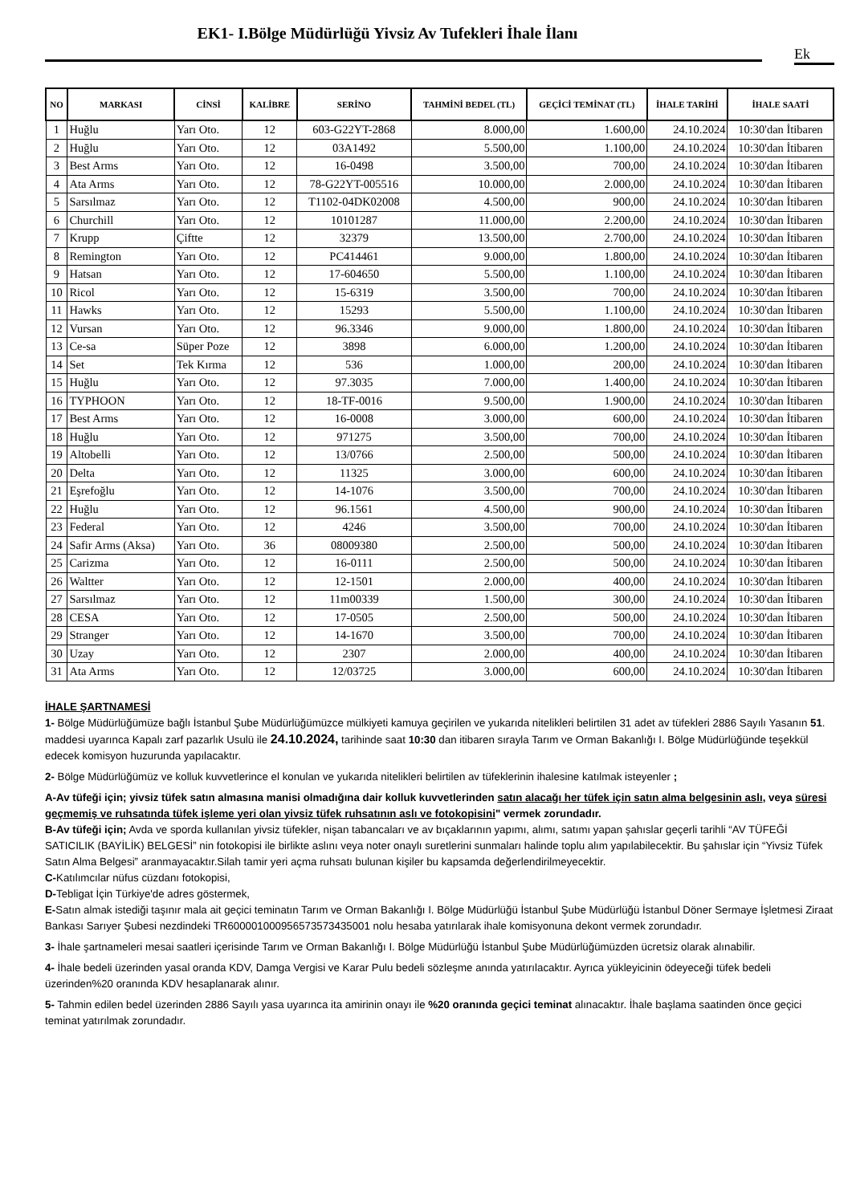EK1- I.Bölge Müdürlüğü Yivsiz Av Tufekleri İhale İlanı
Ek
| NO | MARKASI | CİNSİ | KALİBRE | SERİNO | TAHMİNİ BEDEL (TL) | GEÇİCİ TEMİNAT (TL) | İHALE TARİHİ | İHALE SAATİ |
| --- | --- | --- | --- | --- | --- | --- | --- | --- |
| 1 | Huğlu | Yarı Oto. | 12 | 603-G22YT-2868 | 8.000,00 | 1.600,00 | 24.10.2024 | 10:30'dan İtibaren |
| 2 | Huğlu | Yarı Oto. | 12 | 03A1492 | 5.500,00 | 1.100,00 | 24.10.2024 | 10:30'dan İtibaren |
| 3 | Best Arms | Yarı Oto. | 12 | 16-0498 | 3.500,00 | 700,00 | 24.10.2024 | 10:30'dan İtibaren |
| 4 | Ata Arms | Yarı Oto. | 12 | 78-G22YT-005516 | 10.000,00 | 2.000,00 | 24.10.2024 | 10:30'dan İtibaren |
| 5 | Sarsılmaz | Yarı Oto. | 12 | T1102-04DK02008 | 4.500,00 | 900,00 | 24.10.2024 | 10:30'dan İtibaren |
| 6 | Churchill | Yarı Oto. | 12 | 10101287 | 11.000,00 | 2.200,00 | 24.10.2024 | 10:30'dan İtibaren |
| 7 | Krupp | Çiftte | 12 | 32379 | 13.500,00 | 2.700,00 | 24.10.2024 | 10:30'dan İtibaren |
| 8 | Remington | Yarı Oto. | 12 | PC414461 | 9.000,00 | 1.800,00 | 24.10.2024 | 10:30'dan İtibaren |
| 9 | Hatsan | Yarı Oto. | 12 | 17-604650 | 5.500,00 | 1.100,00 | 24.10.2024 | 10:30'dan İtibaren |
| 10 | Ricol | Yarı Oto. | 12 | 15-6319 | 3.500,00 | 700,00 | 24.10.2024 | 10:30'dan İtibaren |
| 11 | Hawks | Yarı Oto. | 12 | 15293 | 5.500,00 | 1.100,00 | 24.10.2024 | 10:30'dan İtibaren |
| 12 | Vursan | Yarı Oto. | 12 | 96.3346 | 9.000,00 | 1.800,00 | 24.10.2024 | 10:30'dan İtibaren |
| 13 | Ce-sa | Süper Poze | 12 | 3898 | 6.000,00 | 1.200,00 | 24.10.2024 | 10:30'dan İtibaren |
| 14 | Set | Tek Kırma | 12 | 536 | 1.000,00 | 200,00 | 24.10.2024 | 10:30'dan İtibaren |
| 15 | Huğlu | Yarı Oto. | 12 | 97.3035 | 7.000,00 | 1.400,00 | 24.10.2024 | 10:30'dan İtibaren |
| 16 | TYPHOON | Yarı Oto. | 12 | 18-TF-0016 | 9.500,00 | 1.900,00 | 24.10.2024 | 10:30'dan İtibaren |
| 17 | Best Arms | Yarı Oto. | 12 | 16-0008 | 3.000,00 | 600,00 | 24.10.2024 | 10:30'dan İtibaren |
| 18 | Huğlu | Yarı Oto. | 12 | 971275 | 3.500,00 | 700,00 | 24.10.2024 | 10:30'dan İtibaren |
| 19 | Altobelli | Yarı Oto. | 12 | 13/0766 | 2.500,00 | 500,00 | 24.10.2024 | 10:30'dan İtibaren |
| 20 | Delta | Yarı Oto. | 12 | 11325 | 3.000,00 | 600,00 | 24.10.2024 | 10:30'dan İtibaren |
| 21 | Eşrefoğlu | Yarı Oto. | 12 | 14-1076 | 3.500,00 | 700,00 | 24.10.2024 | 10:30'dan İtibaren |
| 22 | Huğlu | Yarı Oto. | 12 | 96.1561 | 4.500,00 | 900,00 | 24.10.2024 | 10:30'dan İtibaren |
| 23 | Federal | Yarı Oto. | 12 | 4246 | 3.500,00 | 700,00 | 24.10.2024 | 10:30'dan İtibaren |
| 24 | Safir Arms (Aksa) | Yarı Oto. | 36 | 08009380 | 2.500,00 | 500,00 | 24.10.2024 | 10:30'dan İtibaren |
| 25 | Carizma | Yarı Oto. | 12 | 16-0111 | 2.500,00 | 500,00 | 24.10.2024 | 10:30'dan İtibaren |
| 26 | Waltter | Yarı Oto. | 12 | 12-1501 | 2.000,00 | 400,00 | 24.10.2024 | 10:30'dan İtibaren |
| 27 | Sarsılmaz | Yarı Oto. | 12 | 11m00339 | 1.500,00 | 300,00 | 24.10.2024 | 10:30'dan İtibaren |
| 28 | CESA | Yarı Oto. | 12 | 17-0505 | 2.500,00 | 500,00 | 24.10.2024 | 10:30'dan İtibaren |
| 29 | Stranger | Yarı Oto. | 12 | 14-1670 | 3.500,00 | 700,00 | 24.10.2024 | 10:30'dan İtibaren |
| 30 | Uzay | Yarı Oto. | 12 | 2307 | 2.000,00 | 400,00 | 24.10.2024 | 10:30'dan İtibaren |
| 31 | Ata Arms | Yarı Oto. | 12 | 12/03725 | 3.000,00 | 600,00 | 24.10.2024 | 10:30'dan İtibaren |
İHALE ŞARTNAMESİ
1- Bölge Müdürlüğümüze bağlı İstanbul Şube Müdürlüğümüzce mülkiyeti kamuya geçirilen ve yukarıda nitelikleri belirtilen 31 adet av tüfekleri 2886 Sayılı Yasanın 51. maddesi uyarınca Kapalı zarf pazarlık Usulü ile 24.10.2024, tarihinde saat 10:30 dan itibaren sırayla Tarım ve Orman Bakanlığı I. Bölge Müdürlüğünde teşekkül edecek komisyon huzurunda yapılacaktır.
2- Bölge Müdürlüğümüz ve kolluk kuvvetlerince el konulan ve yukarıda nitelikleri belirtilen av tüfeklerinin ihalesine katılmak isteyenler ;
A-Av tüfeği için; yivsiz tüfek satın almasına manisi olmadığına dair kolluk kuvvetlerinden satın alacağı her tüfek için satın alma belgesinin aslı, veya süresi geçmemiş ve ruhsatında tüfek işleme yeri olan yivsiz tüfek ruhsatının aslı ve fotokopisini" vermek zorundadır.
B-Av tüfeği için; Avda ve sporda kullanılan yivsiz tüfekler, nişan tabancaları ve av bıçaklarının yapımı, alımı, satımı yapan şahıslar geçerli tarihli “AV TÜFEĞİ SATICILIK (BAYİLİK) BELGESİ” nin fotokopisi ile birlikte aslını veya noter onaylı suretlerini sunmaları halinde toplu alım yapılabilecektir. Bu şahıslar için “Yivsiz Tüfek Satın Alma Belgesi” aranmayacaktır.Silah tamir yeri açma ruhsatı bulunan kişiler bu kapsamda değerlendirilmeyecektir.
C-Katılımcılar nüfus cüzdanı fotokopisi,
D-Tebligat İçin Türkiye'de adres göstermek,
E-Satın almak istediği taşınır mala ait geçici teminatın Tarım ve Orman Bakanlığı I. Bölge Müdürlüğü İstanbul Şube Müdürlüğü İstanbul Döner Sermaye İşletmesi Ziraat Bankası Sarıyer Şubesi nezdindeki TR600001000956573573435001 nolu hesaba yatırılarak ihale komisyonuna dekont vermek zorundadır.
3- İhale şartnameleri mesai saatleri içerisinde Tarım ve Orman Bakanlığı I. Bölge Müdürlüğü İstanbul Şube Müdürlüğümüzden ücretsiz olarak alınabilir.
4- İhale bedeli üzerinden yasal oranda KDV, Damga Vergisi ve Karar Pulu bedeli sözleşme anında yatırılacaktır. Ayrıca yükleyicinin ödeyeceği tüfek bedeli üzerinden%20 oranında KDV hesaplanarak alınır.
5- Tahmin edilen bedel üzerinden 2886 Sayılı yasa uyarınca ita amirinin onayı ile %20 oranında geçici teminat alınacaktır. İhale başlama saatinden önce geçici teminat yatırılmak zorundadır.